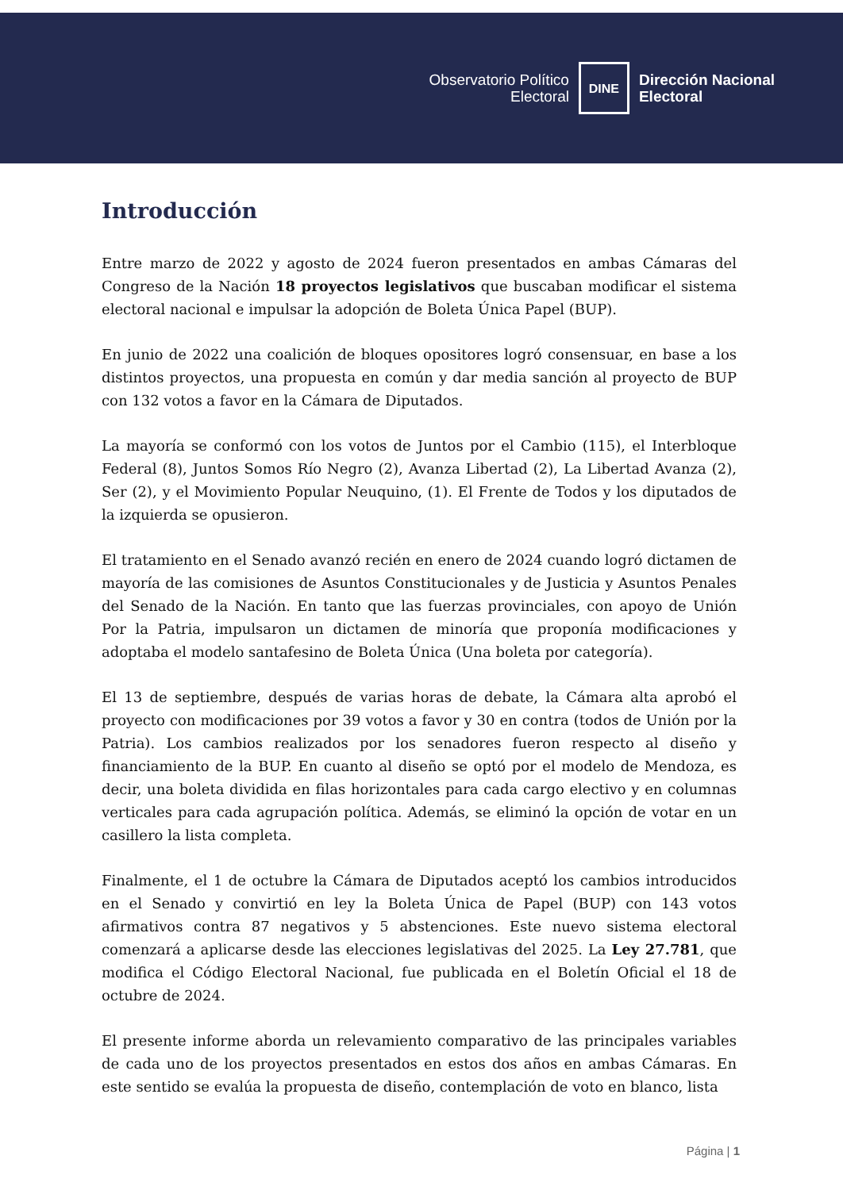Observatorio Político
Electoral
DINE
Dirección Nacional
Electoral
Introducción
Entre marzo de 2022 y agosto de 2024 fueron presentados en ambas Cámaras del Congreso de la Nación 18 proyectos legislativos que buscaban modificar el sistema electoral nacional e impulsar la adopción de Boleta Única Papel (BUP).
En junio de 2022 una coalición de bloques opositores logró consensuar, en base a los distintos proyectos, una propuesta en común y dar media sanción al proyecto de BUP con 132 votos a favor en la Cámara de Diputados.
La mayoría se conformó con los votos de Juntos por el Cambio (115), el Interbloque Federal (8), Juntos Somos Río Negro (2), Avanza Libertad (2), La Libertad Avanza (2), Ser (2), y el Movimiento Popular Neuquino, (1). El Frente de Todos y los diputados de la izquierda se opusieron.
El tratamiento en el Senado avanzó recién en enero de 2024 cuando logró dictamen de mayoría de las comisiones de Asuntos Constitucionales y de Justicia y Asuntos Penales del Senado de la Nación. En tanto que las fuerzas provinciales, con apoyo de Unión Por la Patria, impulsaron un dictamen de minoría que proponía modificaciones y adoptaba el modelo santafesino de Boleta Única (Una boleta por categoría).
El 13 de septiembre, después de varias horas de debate, la Cámara alta aprobó el proyecto con modificaciones por 39 votos a favor y 30 en contra (todos de Unión por la Patria). Los cambios realizados por los senadores fueron respecto al diseño y financiamiento de la BUP. En cuanto al diseño se optó por el modelo de Mendoza, es decir, una boleta dividida en filas horizontales para cada cargo electivo y en columnas verticales para cada agrupación política. Además, se eliminó la opción de votar en un casillero la lista completa.
Finalmente, el 1 de octubre la Cámara de Diputados aceptó los cambios introducidos en el Senado y convirtió en ley la Boleta Única de Papel (BUP) con 143 votos afirmativos contra 87 negativos y 5 abstenciones. Este nuevo sistema electoral comenzará a aplicarse desde las elecciones legislativas del 2025. La Ley 27.781, que modifica el Código Electoral Nacional, fue publicada en el Boletín Oficial el 18 de octubre de 2024.
El presente informe aborda un relevamiento comparativo de las principales variables de cada uno de los proyectos presentados en estos dos años en ambas Cámaras. En este sentido se evalúa la propuesta de diseño, contemplación de voto en blanco, lista
Página | 1